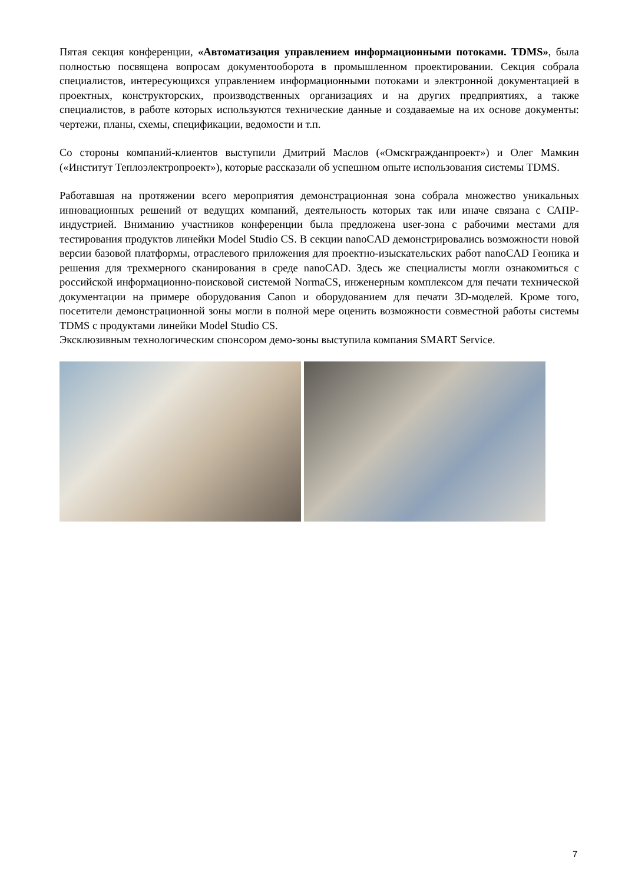Пятая секция конференции, «Автоматизация управлением информационными потоками. TDMS», была полностью посвящена вопросам документооборота в промышленном проектировании. Секция собрала специалистов, интересующихся управлением информационными потоками и электронной документацией в проектных, конструкторских, производственных организациях и на других предприятиях, а также специалистов, в работе которых используются технические данные и создаваемые на их основе документы: чертежи, планы, схемы, спецификации, ведомости и т.п.
Со стороны компаний-клиентов выступили Дмитрий Маслов («Омскгражданпроект») и Олег Мамкин («Институт Теплоэлектропроект»), которые рассказали об успешном опыте использования системы TDMS.
Работавшая на протяжении всего мероприятия демонстрационная зона собрала множество уникальных инновационных решений от ведущих компаний, деятельность которых так или иначе связана с САПР-индустрией. Вниманию участников конференции была предложена user-зона с рабочими местами для тестирования продуктов линейки Model Studio CS. В секции nanoCAD демонстрировались возможности новой версии базовой платформы, отраслевого приложения для проектно-изыскательских работ nanoCAD Геоника и решения для трехмерного сканирования в среде nanoCAD. Здесь же специалисты могли ознакомиться с российской информационно-поисковой системой NormaCS, инженерным комплексом для печати технической документации на примере оборудования Canon и оборудованием для печати 3D-моделей. Кроме того, посетители демонстрационной зоны могли в полной мере оценить возможности совместной работы системы TDMS с продуктами линейки Model Studio CS.
Эксклюзивным технологическим спонсором демо-зоны выступила компания SMART Service.
7